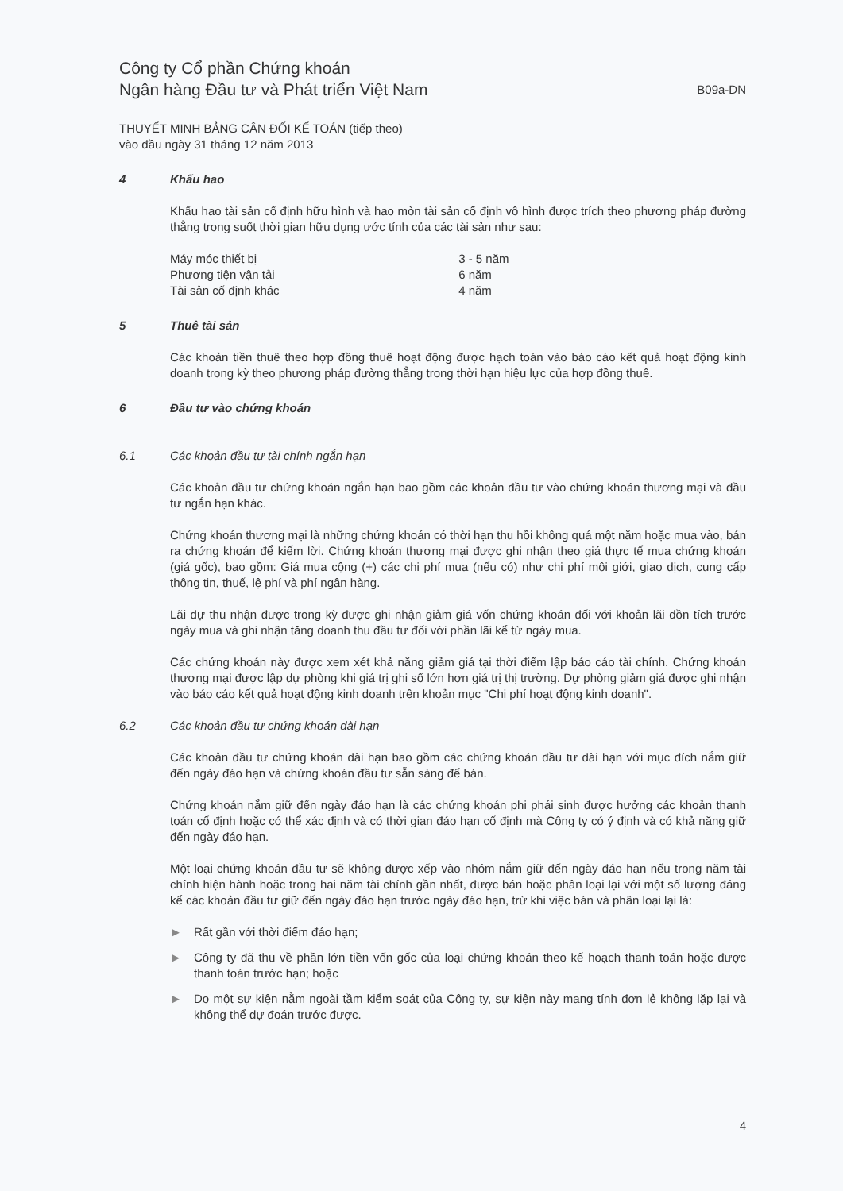Công ty Cổ phần Chứng khoán
Ngân hàng Đầu tư và Phát triển Việt Nam
B09a-DN
THUYẾT MINH BẢNG CÂN ĐỐI KẾ TOÁN (tiếp theo)
vào đầu ngày 31 tháng 12 năm 2013
4 Khấu hao
Khấu hao tài sản cố định hữu hình và hao mòn tài sản cố định vô hình được trích theo phương pháp đường thẳng trong suốt thời gian hữu dụng ước tính của các tài sản như sau:
| Máy móc thiết bị | 3 - 5 năm |
| Phương tiện vận tải | 6 năm |
| Tài sản cố định khác | 4 năm |
5 Thuê tài sản
Các khoản tiền thuê theo hợp đồng thuê hoạt động được hạch toán vào báo cáo kết quả hoạt động kinh doanh trong kỳ theo phương pháp đường thẳng trong thời hạn hiệu lực của hợp đồng thuê.
6 Đầu tư vào chứng khoán
6.1 Các khoản đầu tư tài chính ngắn hạn
Các khoản đầu tư chứng khoán ngắn hạn bao gồm các khoản đầu tư vào chứng khoán thương mại và đầu tư ngắn hạn khác.
Chứng khoán thương mại là những chứng khoán có thời hạn thu hồi không quá một năm hoặc mua vào, bán ra chứng khoán để kiếm lời. Chứng khoán thương mại được ghi nhận theo giá thực tế mua chứng khoán (giá gốc), bao gồm: Giá mua cộng (+) các chi phí mua (nếu có) như chi phí môi giới, giao dịch, cung cấp thông tin, thuế, lệ phí và phí ngân hàng.
Lãi dự thu nhận được trong kỳ được ghi nhận giảm giá vốn chứng khoán đối với khoản lãi dồn tích trước ngày mua và ghi nhận tăng doanh thu đầu tư đối với phần lãi kể từ ngày mua.
Các chứng khoán này được xem xét khả năng giảm giá tại thời điểm lập báo cáo tài chính. Chứng khoán thương mại được lập dự phòng khi giá trị ghi sổ lớn hơn giá trị thị trường. Dự phòng giảm giá được ghi nhận vào báo cáo kết quả hoạt động kinh doanh trên khoản mục "Chi phí hoạt động kinh doanh".
6.2 Các khoản đầu tư chứng khoán dài hạn
Các khoản đầu tư chứng khoán dài hạn bao gồm các chứng khoán đầu tư dài hạn với mục đích nắm giữ đến ngày đáo hạn và chứng khoán đầu tư sẵn sàng để bán.
Chứng khoán nắm giữ đến ngày đáo hạn là các chứng khoán phi phái sinh được hưởng các khoản thanh toán cố định hoặc có thể xác định và có thời gian đáo hạn cố định mà Công ty có ý định và có khả năng giữ đến ngày đáo hạn.
Một loại chứng khoán đầu tư sẽ không được xếp vào nhóm nắm giữ đến ngày đáo hạn nếu trong năm tài chính hiện hành hoặc trong hai năm tài chính gần nhất, được bán hoặc phân loại lại với một số lượng đáng kể các khoản đầu tư giữ đến ngày đáo hạn trước ngày đáo hạn, trừ khi việc bán và phân loại lại là:
► Rất gần với thời điểm đáo hạn;
► Công ty đã thu về phần lớn tiền vốn gốc của loại chứng khoán theo kế hoạch thanh toán hoặc được thanh toán trước hạn; hoặc
► Do một sự kiện nằm ngoài tầm kiểm soát của Công ty, sự kiện này mang tính đơn lẻ không lặp lại và không thể dự đoán trước được.
4